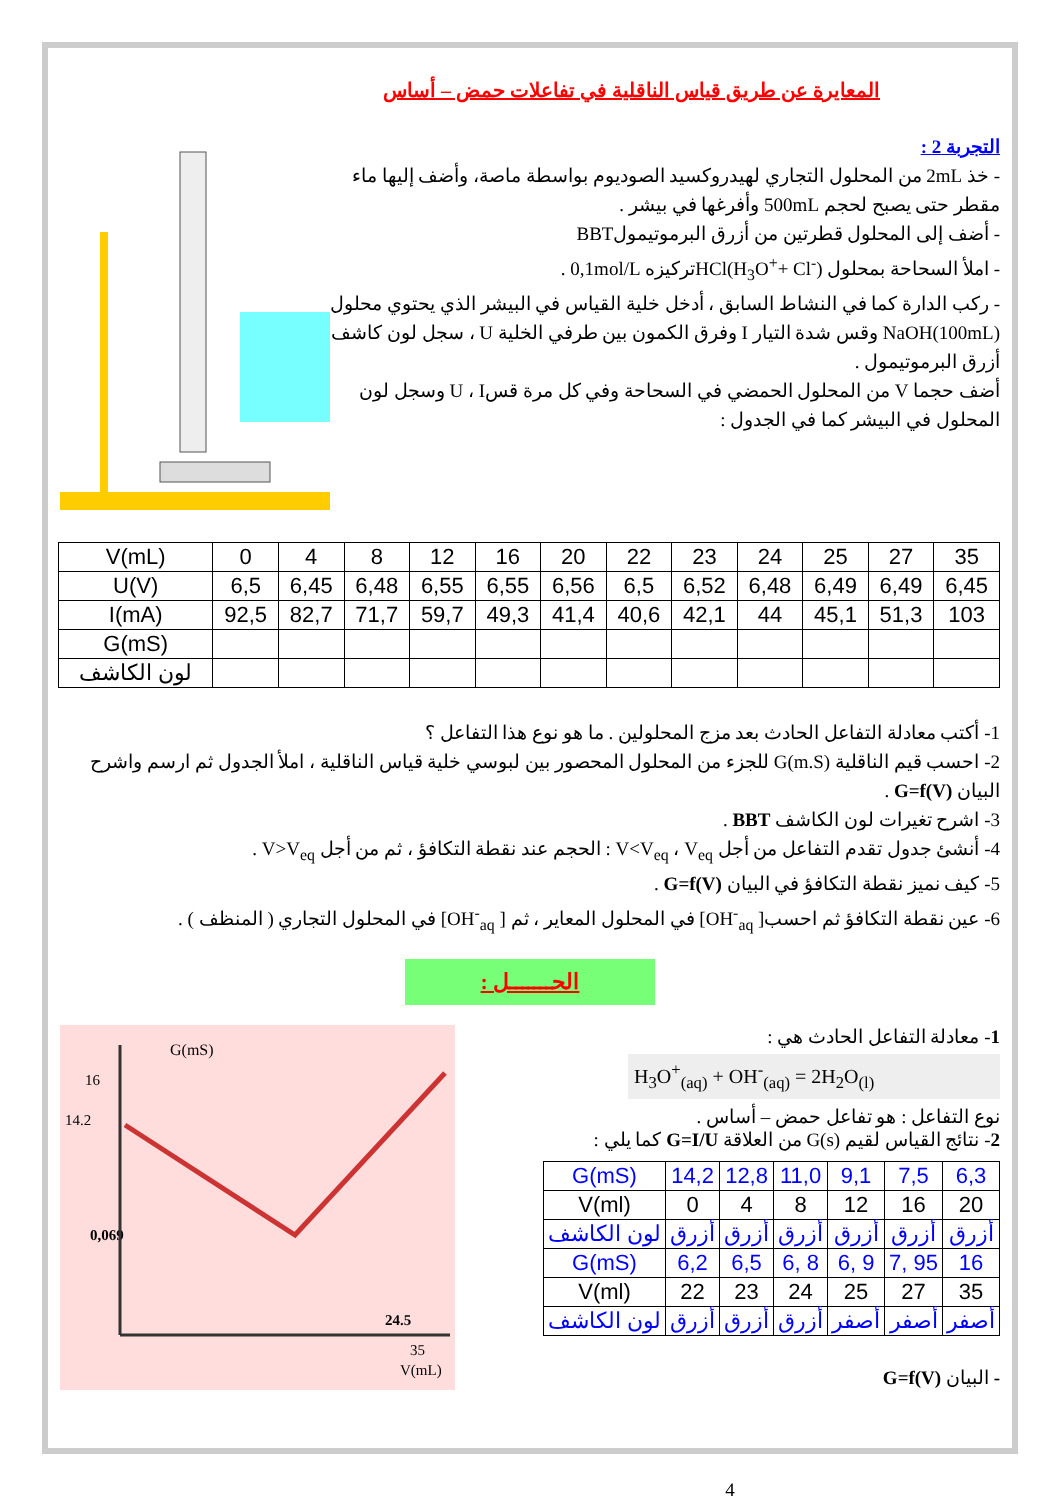المعايرة عن طريق قياس الناقلية في تفاعلات حمض – أساس
التجربة 2 :
- خذ 2mL من المحلول التجاري لهيدروكسيد الصوديوم بواسطة ماصة، وأضف إليها ماء مقطر حتى يصبح لحجم 500mL وأفرغها في بيشر .
- أضف إلى المحلول قطرتين من أزرق البرموتيمولBBT
- املأ السحاحة بمحلول HCl(H<sub>3</sub>O<sup>+</sup>+ Cl<sup>-</sup>)تركيزه 0,1mol/L .
- ركب الدارة كما في النشاط السابق ، أدخل خلية القياس في البيشر الذي يحتوي محلول NaOH(100mL) وقس شدة التيار I وفرق الكمون بين طرفي الخلية U ، سجل لون كاشف أزرق البرموتيمول .
أضف حجما V من المحلول الحمضي في السحاحة وفي كل مرة قسU ، I وسجل لون المحلول في البيشر كما في الجدول :
| V(mL) | 0 | 4 | 8 | 12 | 16 | 20 | 22 | 23 | 24 | 25 | 27 | 35 |
| U(V) | 6,5 | 6,45 | 6,48 | 6,55 | 6,55 | 6,56 | 6,5 | 6,52 | 6,48 | 6,49 | 6,49 | 6,45 |
| I(mA) | 92,5 | 82,7 | 71,7 | 59,7 | 49,3 | 41,4 | 40,6 | 42,1 | 44 | 45,1 | 51,3 | 103 |
| G(mS) | | | | | | | | | | | | |
| لون الكاشف | | | | | | | | | | | | |
1- أكتب معادلة التفاعل الحادث بعد مزج المحلولين . ما هو نوع هذا التفاعل ؟
2- احسب قيم الناقلية G(m.S) للجزء من المحلول المحصور بين لبوسي خلية قياس الناقلية ، املأ الجدول ثم ارسم واشرح البيان G=f(V) .
3- اشرح تغيرات لون الكاشف BBT .
4- أنشئ جدول تقدم التفاعل من أجل V<V<sub>eq</sub> ، V<sub>eq</sub> : الحجم عند نقطة التكافؤ ، ثم من أجل V>V<sub>eq</sub> .
5- كيف نميز نقطة التكافؤ في البيان G=f(V) .
6- عين نقطة التكافؤ ثم احسب[ OH<sup>-</sup><sub>aq</sub>] في المحلول المعاير ، ثم [ OH<sup>-</sup><sub>aq</sub>] في المحلول التجاري ( المنظف ) .
الحـــــــل :
1- معادلة التفاعل الحادث هي :
H<sub>3</sub>O<sup>+</sup><sub>(aq)</sub> + OH<sup>-</sup><sub>(aq)</sub> = 2H<sub>2</sub>O<sub>(l)</sub>
نوع التفاعل : هو تفاعل حمض – أساس .
2- نتائج القياس لقيم G(s) من العلاقة G=I/U كما يلي :
| G(mS) | 14,2 | 12,8 | 11,0 | 9,1 | 7,5 | 6,3 |
| V(ml) | 0 | 4 | 8 | 12 | 16 | 20 |
| لون الكاشف | أزرق | أزرق | أزرق | أزرق | أزرق | أزرق |
| G(mS) | 6,2 | 6,5 | 6, 8 | 6, 9 | 7, 95 | 16 |
| V(ml) | 22 | 23 | 24 | 25 | 27 | 35 |
| لون الكاشف | أزرق | أزرق | أزرق | أصفر | أصفر | أصفر |
- البيان G=f(V)
4
G(mS)
16
14.2
0,069
24.5
35
V(mL)